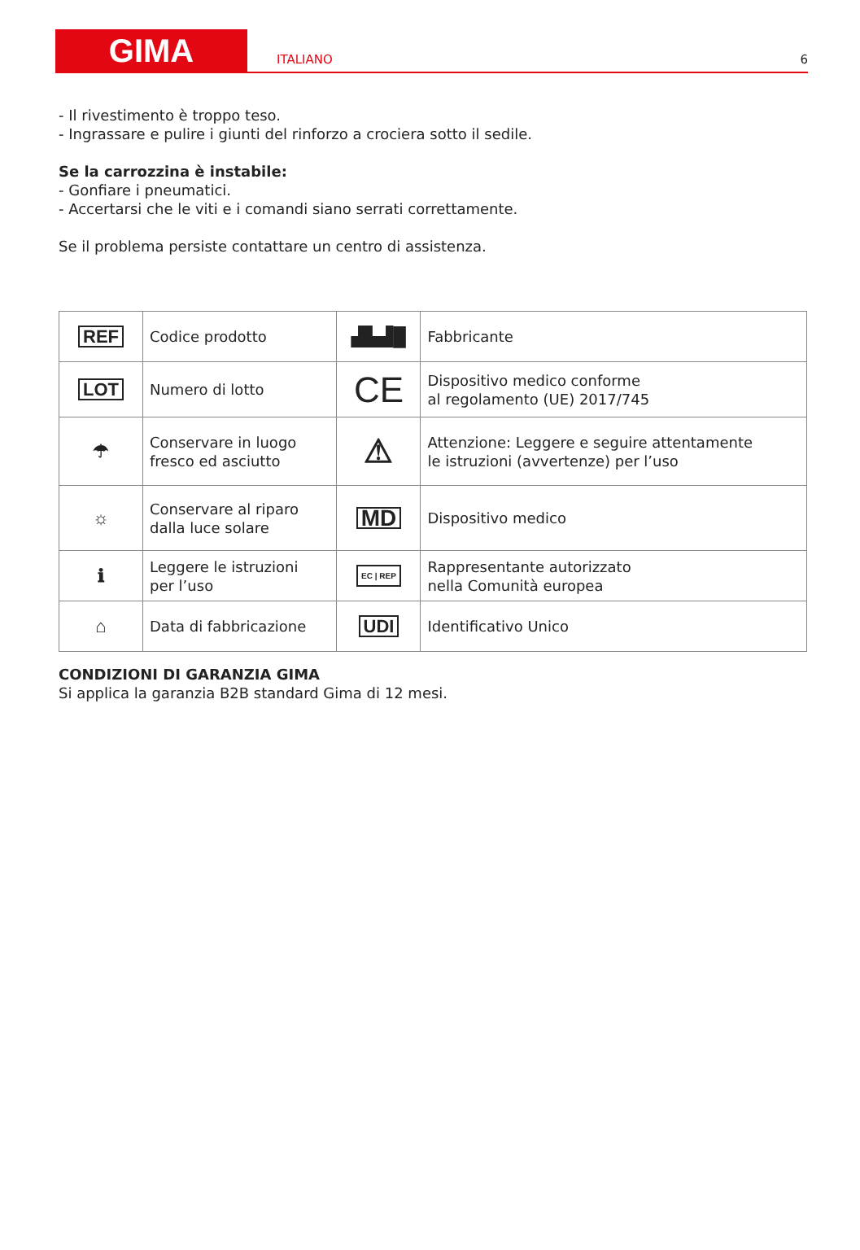GIMA
ITALIANO
6
- Il rivestimento è troppo teso.
- Ingrassare e pulire i giunti del rinforzo a crociera sotto il sedile.
Se la carrozzina è instabile:
- Gonfiare i pneumatici.
- Accertarsi che le viti e i comandi siano serrati correttamente.
Se il problema persiste contattare un centro di assistenza.
| REF | Codice prodotto | ▟▙▟█ | Fabbricante |
| LOT | Numero di lotto | CE | Dispositivo medico conforme al regolamento (UE) 2017/745 |
| ☂ | Conservare in luogo fresco ed asciutto | ⚠ | Attenzione: Leggere e seguire attentamente le istruzioni (avvertenze) per l’uso |
| ☼ | Conservare al riparo dalla luce solare | MD | Dispositivo medico |
| ℹ | Leggere le istruzioni per l’uso | EC / REP | Rappresentante autorizzato nella Comunità europea |
| ⌂ | Data di fabbricazione | UDI | Identificativo Unico |
CONDIZIONI DI GARANZIA GIMA
Si applica la garanzia B2B standard Gima di 12 mesi.